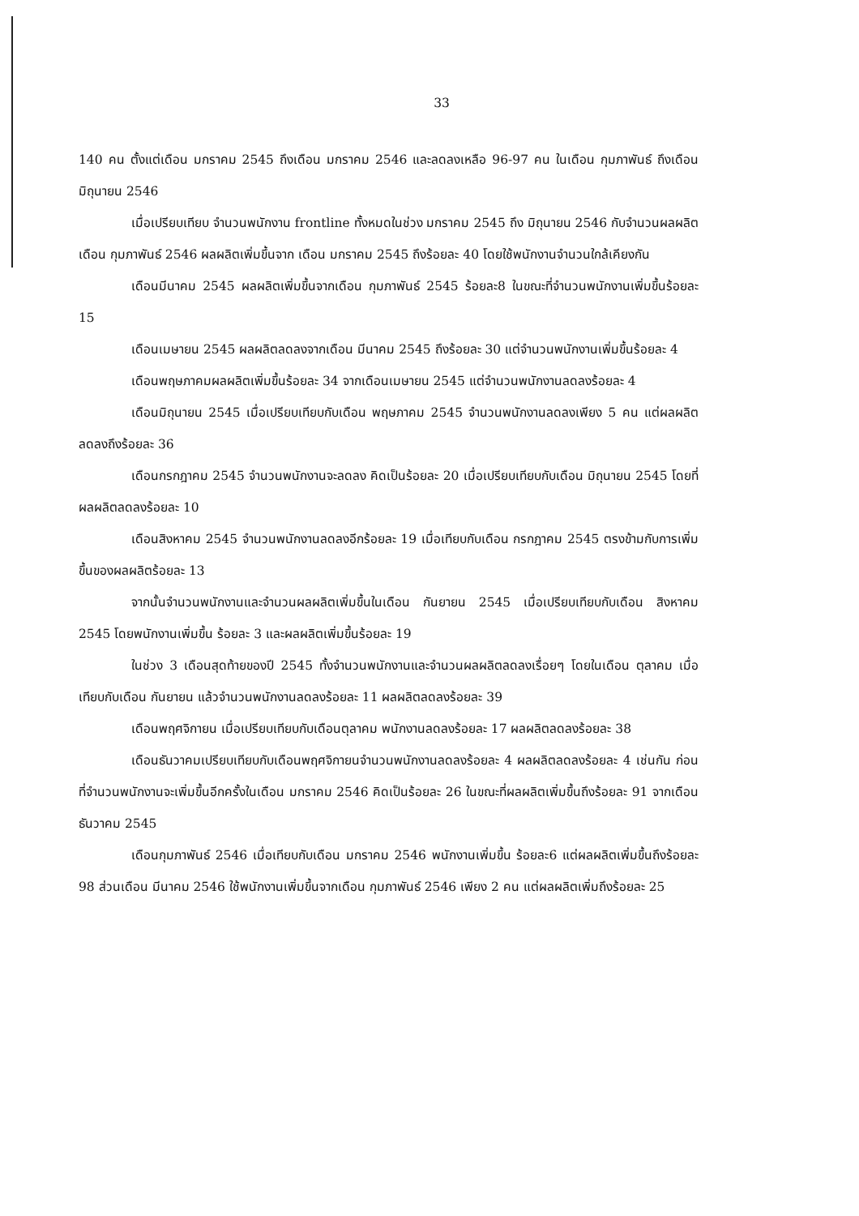33
140 คน ตั้งแต่เดือน มกราคม 2545 ถึงเดือน มกราคม 2546 และลดลงเหลือ 96-97 คน ในเดือน กุมภาพันธ์ ถึงเดือน มิถุนายน 2546
เมื่อเปรียบเทียบ จำนวนพนักงาน frontline ทั้งหมดในช่วง มกราคม 2545 ถึง มิถุนายน 2546 กับจำนวนผลผลิต เดือน กุมภาพันธ์ 2546 ผลผลิตเพิ่มขึ้นจาก เดือน มกราคม 2545 ถึงร้อยละ 40 โดยใช้พนักงานจำนวนใกล้เคียงกัน
เดือนมีนาคม 2545 ผลผลิตเพิ่มขึ้นจากเดือน กุมภาพันธ์ 2545 ร้อยละ8 ในขณะที่จำนวนพนักงานเพิ่มขึ้นร้อยละ 15
เดือนเมษายน 2545 ผลผลิตลดลงจากเดือน มีนาคม 2545 ถึงร้อยละ 30 แต่จำนวนพนักงานเพิ่มขึ้นร้อยละ 4
เดือนพฤษภาคมผลผลิตเพิ่มขึ้นร้อยละ 34 จากเดือนเมษายน 2545 แต่จำนวนพนักงานลดลงร้อยละ 4
เดือนมิถุนายน 2545 เมื่อเปรียบเทียบกับเดือน พฤษภาคม 2545 จำนวนพนักงานลดลงเพียง 5 คน แต่ผลผลิตลดลงถึงร้อยละ 36
เดือนกรกฎาคม 2545 จำนวนพนักงานจะลดลง คิดเป็นร้อยละ 20 เมื่อเปรียบเทียบกับเดือน มิถุนายน 2545 โดยที่ผลผลิตลดลงร้อยละ 10
เดือนสิงหาคม 2545 จำนวนพนักงานลดลงอีกร้อยละ 19 เมื่อเทียบกับเดือน กรกฎาคม 2545 ตรงข้ามกับการเพิ่มขึ้นของผลผลิตร้อยละ 13
จากนั้นจำนวนพนักงานและจำนวนผลผลิตเพิ่มขึ้นในเดือน กันยายน 2545 เมื่อเปรียบเทียบกับเดือน สิงหาคม 2545 โดยพนักงานเพิ่มขึ้น ร้อยละ 3 และผลผลิตเพิ่มขึ้นร้อยละ 19
ในช่วง 3 เดือนสุดท้ายของปี 2545 ทั้งจำนวนพนักงานและจำนวนผลผลิตลดลงเรื่อยๆ โดยในเดือน ตุลาคม เมื่อเทียบกับเดือน กันยายน แล้วจำนวนพนักงานลดลงร้อยละ 11 ผลผลิตลดลงร้อยละ 39
เดือนพฤศจิกายน เมื่อเปรียบเทียบกับเดือนตุลาคม พนักงานลดลงร้อยละ 17 ผลผลิตลดลงร้อยละ 38
เดือนธันวาคมเปรียบเทียบกับเดือนพฤศจิกายนจำนวนพนักงานลดลงร้อยละ 4 ผลผลิตลดลงร้อยละ 4 เช่นกัน ก่อนที่จำนวนพนักงานจะเพิ่มขึ้นอีกครั้งในเดือน มกราคม 2546 คิดเป็นร้อยละ 26 ในขณะที่ผลผลิตเพิ่มขึ้นถึงร้อยละ 91 จากเดือน ธันวาคม 2545
เดือนกุมภาพันธ์ 2546 เมื่อเทียบกับเดือน มกราคม 2546 พนักงานเพิ่มขึ้น ร้อยละ6 แต่ผลผลิตเพิ่มขึ้นถึงร้อยละ 98 ส่วนเดือน มีนาคม 2546 ใช้พนักงานเพิ่มขึ้นจากเดือน กุมภาพันธ์ 2546 เพียง 2 คน แต่ผลผลิตเพิ่มถึงร้อยละ 25